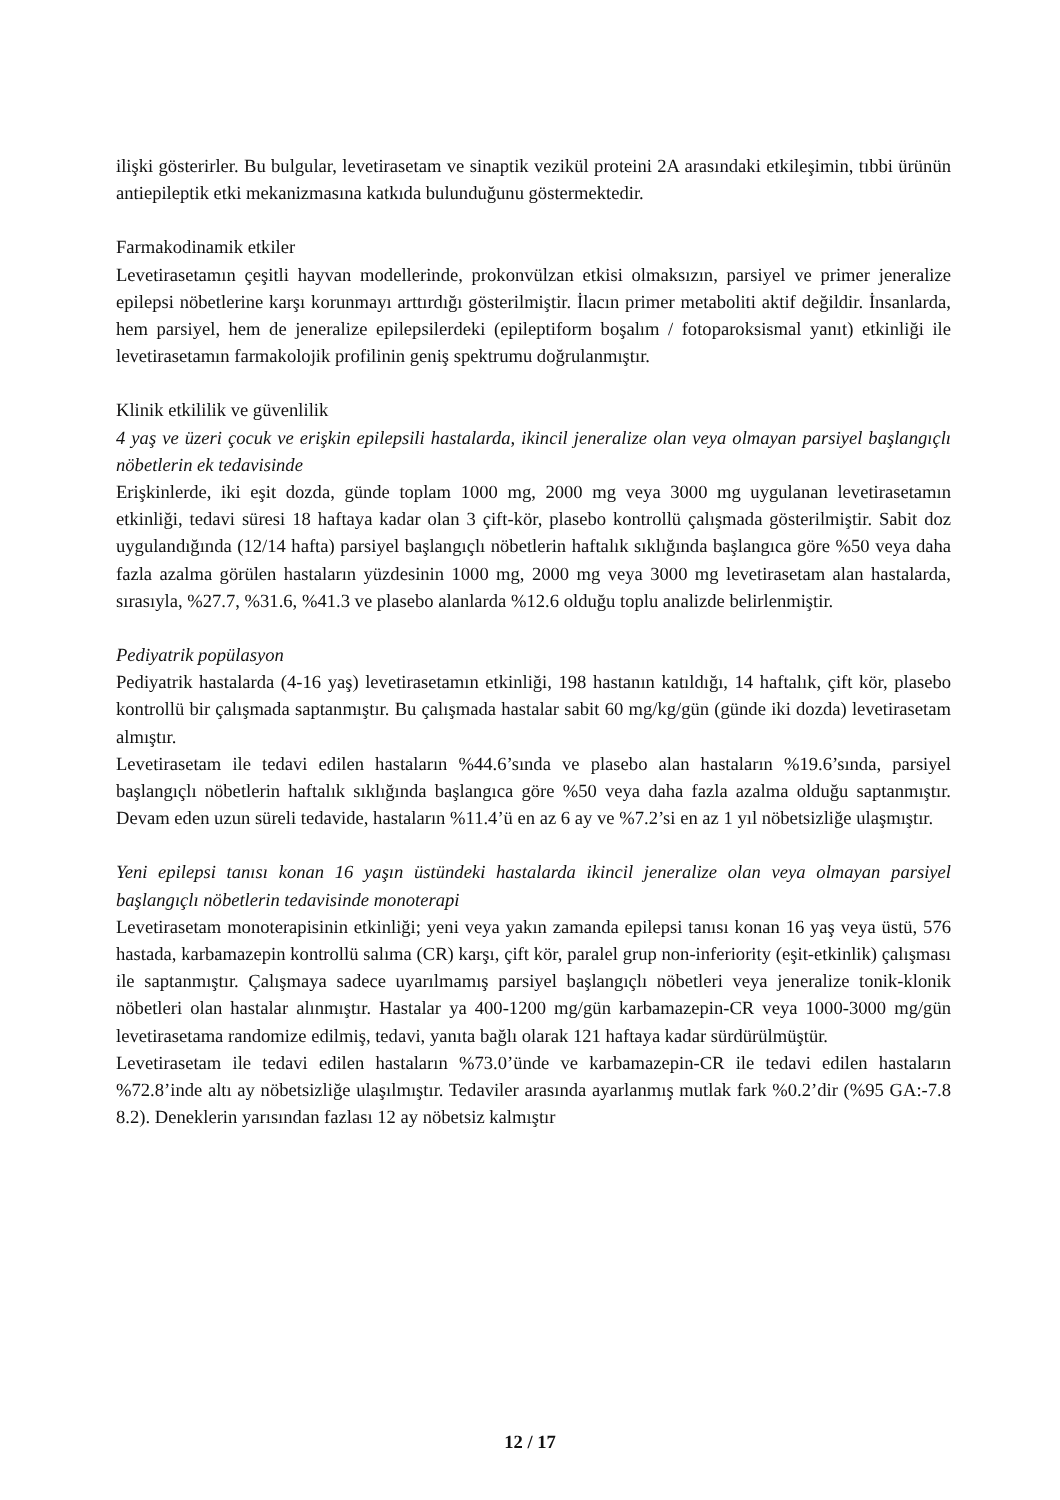ilişki gösterirler. Bu bulgular, levetirasetam ve sinaptik vezikül proteini 2A arasındaki etkileşimin, tıbbi ürünün antiepileptik etki mekanizmasına katkıda bulunduğunu göstermektedir.
Farmakodinamik etkiler
Levetirasetamın çeşitli hayvan modellerinde, prokonvülzan etkisi olmaksızın, parsiyel ve primer jeneralize epilepsi nöbetlerine karşı korunmayı arttırdığı gösterilmiştir. İlacın primer metaboliti aktif değildir. İnsanlarda, hem parsiyel, hem de jeneralize epilepsilerdeki (epileptiform boşalım / fotoparoksismal yanıt) etkinliği ile levetirasetamın farmakolojik profilinin geniş spektrumu doğrulanmıştır.
Klinik etkililik ve güvenlilik
4 yaş ve üzeri çocuk ve erişkin epilepsili hastalarda, ikincil jeneralize olan veya olmayan parsiyel başlangıçlı nöbetlerin ek tedavisinde
Erişkinlerde, iki eşit dozda, günde toplam 1000 mg, 2000 mg veya 3000 mg uygulanan levetirasetamın etkinliği, tedavi süresi 18 haftaya kadar olan 3 çift-kör, plasebo kontrollü çalışmada gösterilmiştir. Sabit doz uygulandığında (12/14 hafta) parsiyel başlangıçlı nöbetlerin haftalık sıklığında başlangıca göre %50 veya daha fazla azalma görülen hastaların yüzdesinin 1000 mg, 2000 mg veya 3000 mg levetirasetam alan hastalarda, sırasıyla, %27.7, %31.6, %41.3 ve plasebo alanlarda %12.6 olduğu toplu analizde belirlenmiştir.
Pediyatrik popülasyon
Pediyatrik hastalarda (4-16 yaş) levetirasetamın etkinliği, 198 hastanın katıldığı, 14 haftalık, çift kör, plasebo kontrollü bir çalışmada saptanmıştır. Bu çalışmada hastalar sabit 60 mg/kg/gün (günde iki dozda) levetirasetam almıştır.
Levetirasetam ile tedavi edilen hastaların %44.6’sında ve plasebo alan hastaların %19.6’sında, parsiyel başlangıçlı nöbetlerin haftalık sıklığında başlangıca göre %50 veya daha fazla azalma olduğu saptanmıştır. Devam eden uzun süreli tedavide, hastaların %11.4’ü en az 6 ay ve %7.2’si en az 1 yıl nöbetsizliğe ulaşmıştır.
Yeni epilepsi tanısı konan 16 yaşın üstündeki hastalarda ikincil jeneralize olan veya olmayan parsiyel başlangıçlı nöbetlerin tedavisinde monoterapi
Levetirasetam monoterapisinin etkinliği; yeni veya yakın zamanda epilepsi tanısı konan 16 yaş veya üstü, 576 hastada, karbamazepin kontrollü salıma (CR) karşı, çift kör, paralel grup non-inferiority (eşit-etkinlik) çalışması ile saptanmıştır. Çalışmaya sadece uyarılmamış parsiyel başlangıçlı nöbetleri veya jeneralize tonik-klonik nöbetleri olan hastalar alınmıştır. Hastalar ya 400-1200 mg/gün karbamazepin-CR veya 1000-3000 mg/gün levetirasetama randomize edilmiş, tedavi, yanıta bağlı olarak 121 haftaya kadar sürdürülmüştür.
Levetirasetam ile tedavi edilen hastaların %73.0’ünde ve karbamazepin-CR ile tedavi edilen hastaların %72.8’inde altı ay nöbetsizliğe ulaşılmıştır. Tedaviler arasında ayarlanmış mutlak fark %0.2’dir (%95 GA:-7.8 8.2). Deneklerin yarısından fazlası 12 ay nöbetsiz kalmıştır
12 / 17